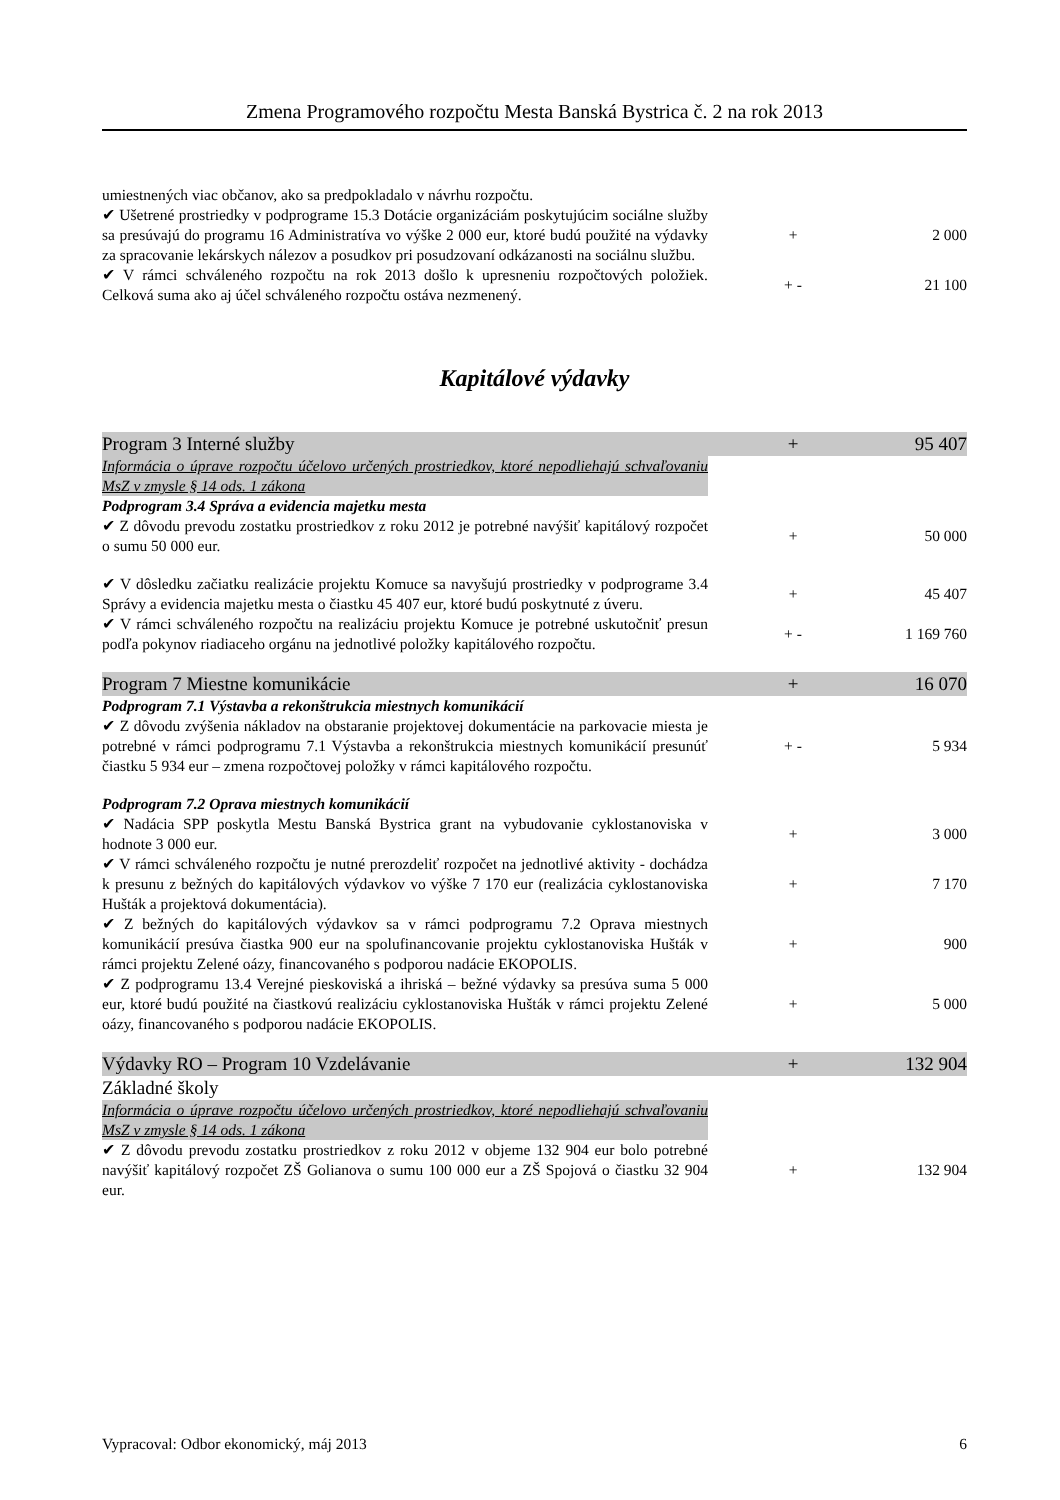Zmena Programového rozpočtu Mesta Banská Bystrica č. 2 na rok 2013
| umiestnených viac občanov, ako sa predpokladalo v návrhu rozpočtu. | | |
| ✔ Ušetrené prostriedky v podprograme 15.3 Dotácie organizáciám poskytujúcim sociálne služby sa presúvajú do programu 16 Administratíva vo výške 2 000 eur, ktoré budú použité na výdavky za spracovanie lekárskych nálezov a posudkov pri posudzovaní odkázanosti na sociálnu službu. | + | 2 000 |
| ✔ V rámci schváleného rozpočtu na rok 2013 došlo k upresneniu rozpočtových položiek. Celková suma ako aj účel schváleného rozpočtu ostáva nezmenený. | + - | 21 100 |
Kapitálové výdavky
| Program 3 Interné služby | + | 95 407 |
| Informácia o úprave rozpočtu účelovo určených prostriedkov, ktoré nepodliehajú schvaľovaniu MsZ v zmysle § 14 ods. 1 zákona | | |
| Podprogram 3.4 Správa a evidencia majetku mesta | | |
| ✔ Z dôvodu prevodu zostatku prostriedkov z roku 2012 je potrebné navýšiť kapitálový rozpočet o sumu 50 000 eur. | + | 50 000 |
| ✔ V dôsledku začiatku realizácie projektu Komuce sa navyšujú prostriedky v podprograme 3.4 Správy a evidencia majetku mesta o čiastku 45 407 eur, ktoré budú poskytnuté z úveru. | + | 45 407 |
| ✔ V rámci schváleného rozpočtu na realizáciu projektu Komuce je potrebné uskutočniť presun podľa pokynov riadiaceho orgánu na jednotlivé položky kapitálového rozpočtu. | + - | 1 169 760 |
| Program 7 Miestne komunikácie | + | 16 070 |
| Podprogram 7.1 Výstavba a rekonštrukcia miestnych komunikácií | | |
| ✔ Z dôvodu zvýšenia nákladov na obstaranie projektovej dokumentácie na parkovacie miesta je potrebné v rámci podprogramu 7.1 Výstavba a rekonštrukcia miestnych komunikácií presunúť čiastku 5 934 eur – zmena rozpočtovej položky v rámci kapitálového rozpočtu. | + - | 5 934 |
| Podprogram 7.2 Oprava miestnych komunikácií | | |
| ✔ Nadácia SPP poskytla Mestu Banská Bystrica grant na vybudovanie cyklostanoviska v hodnote 3 000 eur. | + | 3 000 |
| ✔ V rámci schváleného rozpočtu je nutné prerozdeliť rozpočet na jednotlivé aktivity - dochádza k presunu z bežných do kapitálových výdavkov vo výške 7 170 eur (realizácia cyklostanoviska Hušták a projektová dokumentácia). | + | 7 170 |
| ✔ Z bežných do kapitálových výdavkov sa v rámci podprogramu 7.2 Oprava miestnych komunikácií presúva čiastka 900 eur na spolufinancovanie projektu cyklostanoviska Hušták v rámci projektu Zelené oázy, financovaného s podporou nadácie EKOPOLIS. | + | 900 |
| ✔ Z podprogramu 13.4 Verejné pieskoviská a ihriská – bežné výdavky sa presúva suma 5 000 eur, ktoré budú použité na čiastkovú realizáciu cyklostanoviska Hušták v rámci projektu Zelené oázy, financovaného s podporou nadácie EKOPOLIS. | + | 5 000 |
| Výdavky RO – Program 10 Vzdelávanie | + | 132 904 |
| Základné školy | | |
| Informácia o úprave rozpočtu účelovo určených prostriedkov, ktoré nepodliehajú schvaľovaniu MsZ v zmysle § 14 ods. 1 zákona | | |
| ✔ Z dôvodu prevodu zostatku prostriedkov z roku 2012 v objeme 132 904 eur bolo potrebné navýšiť kapitálový rozpočet ZŠ Golianova o sumu 100 000 eur a ZŠ Spojová o čiastku 32 904 eur. | + | 132 904 |
Vypracoval: Odbor ekonomický, máj 2013 6